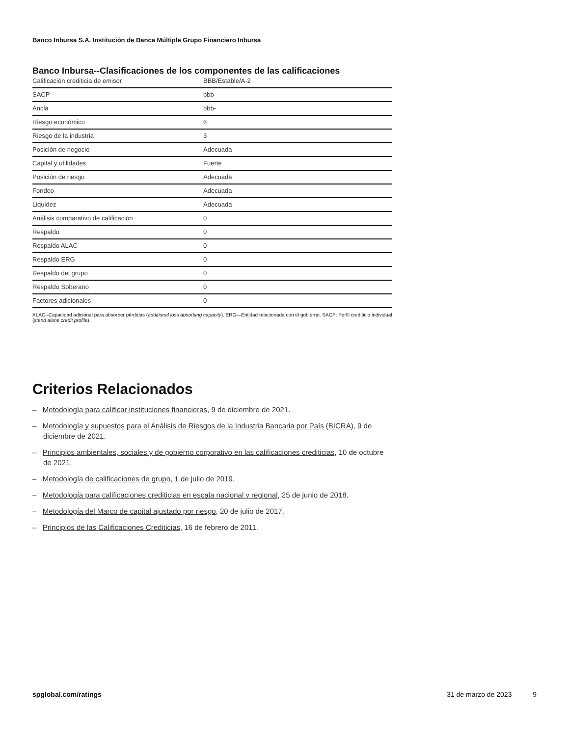Banco Inbursa S.A. Institución de Banca Múltiple Grupo Financiero Inbursa
Banco Inbursa--Clasificaciones de los componentes de las calificaciones
| Calificación crediticia de emisor | BBB/Estable/A-2 |
| SACP | bbb |
| Ancla | bbb- |
| Riesgo económico | 6 |
| Riesgo de la industria | 3 |
| Posición de negocio | Adecuada |
| Capital y utilidades | Fuerte |
| Posición de riesgo | Adecuada |
| Fondeo | Adecuada |
| Liquidez | Adecuada |
| Análisis comparativo de calificación | 0 |
| Respaldo | 0 |
| Respaldo ALAC | 0 |
| Respaldo ERG | 0 |
| Respaldo del grupo | 0 |
| Respaldo Soberano | 0 |
| Factores adicionales | 0 |
ALAC--Capacidad adicional para absorber pérdidas (additional loss absorbing capacity). ERG—Entidad relacionada con el gobierno. SACP: Perfil crediticio individual (stand alone credit profile).
Criterios Relacionados
– Metodología para calificar instituciones financieras, 9 de diciembre de 2021.
– Metodología y supuestos para el Análisis de Riesgos de la Industria Bancaria por País (BICRA), 9 de diciembre de 2021.
– Principios ambientales, sociales y de gobierno corporativo en las calificaciones crediticias, 10 de octubre de 2021.
– Metodología de calificaciones de grupo, 1 de julio de 2019.
– Metodología para calificaciones crediticias en escala nacional y regional, 25 de junio de 2018.
– Metodología del Marco de capital ajustado por riesgo, 20 de julio de 2017.
– Principios de las Calificaciones Crediticias, 16 de febrero de 2011.
spglobal.com/ratings 31 de marzo de 2023 9